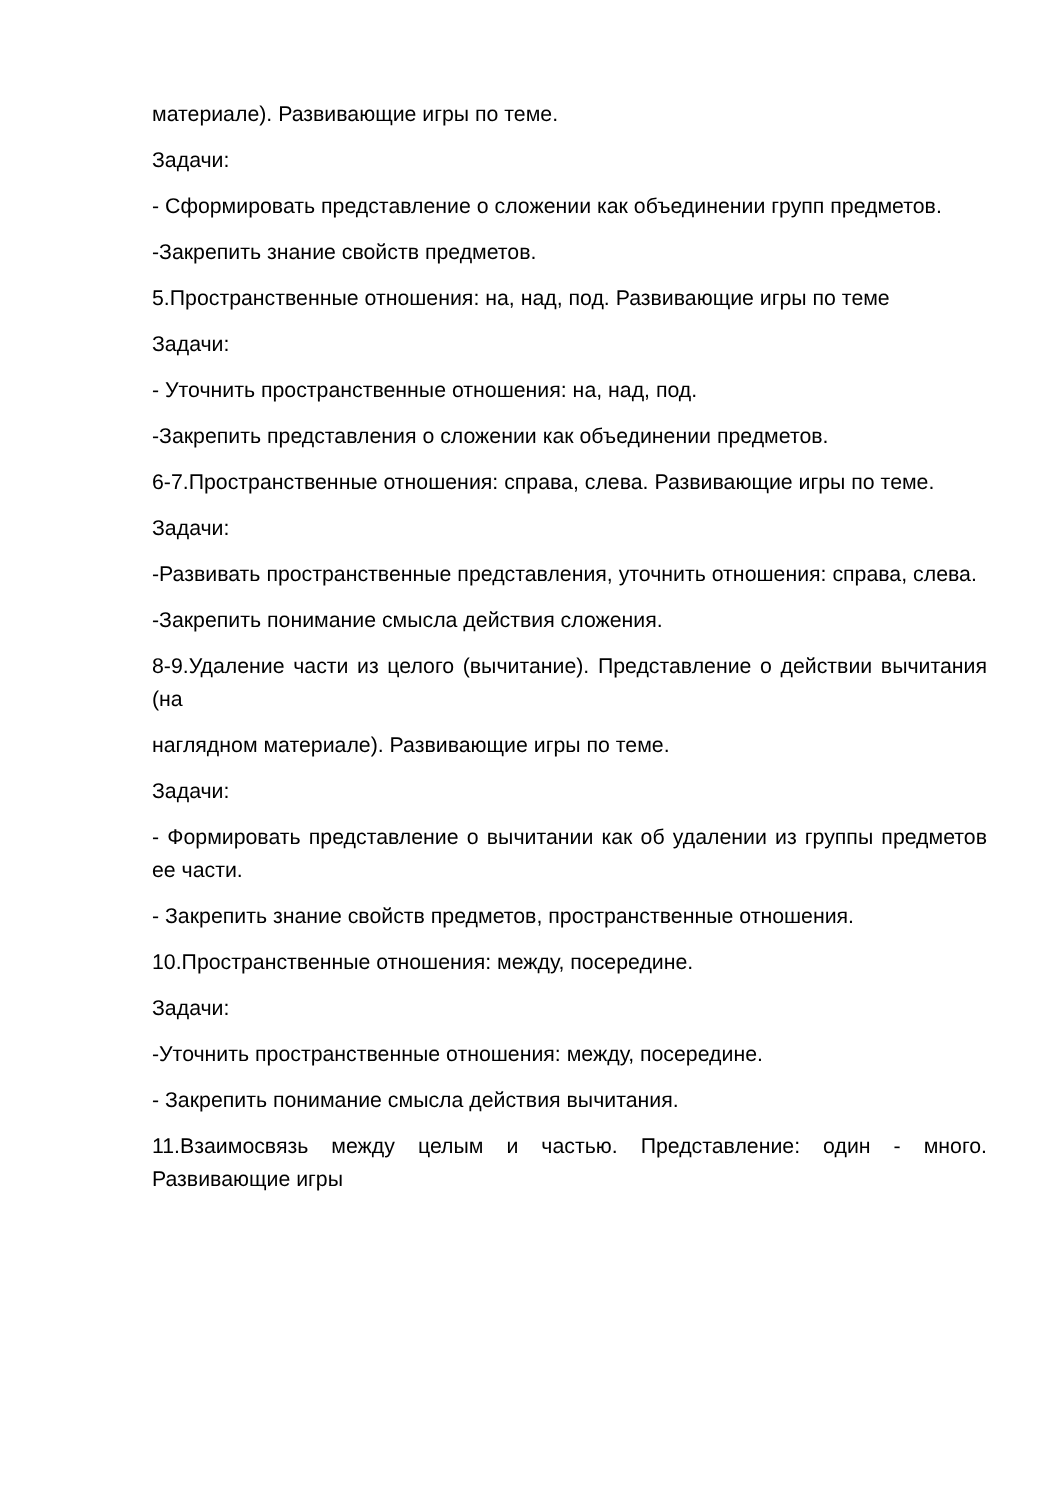материале). Развивающие игры по теме.
Задачи:
- Сформировать представление о сложении как объединении групп предметов.
-Закрепить знание свойств предметов.
5.Пространственные отношения: на, над, под. Развивающие игры по теме
Задачи:
- Уточнить пространственные отношения: на, над, под.
-Закрепить представления о сложении как объединении предметов.
6-7.Пространственные отношения: справа, слева. Развивающие игры по теме.
Задачи:
-Развивать пространственные представления, уточнить отношения: справа, слева.
-Закрепить понимание смысла действия сложения.
8-9.Удаление части из целого (вычитание). Представление о действии вычитания (на
наглядном материале). Развивающие игры по теме.
Задачи:
- Формировать представление о вычитании как об удалении из группы предметов ее части.
- Закрепить знание свойств предметов, пространственные отношения.
10.Пространственные отношения: между, посередине.
Задачи:
-Уточнить пространственные отношения: между, посередине.
- Закрепить понимание смысла действия вычитания.
11.Взаимосвязь между целым и частью. Представление: один - много. Развивающие игры